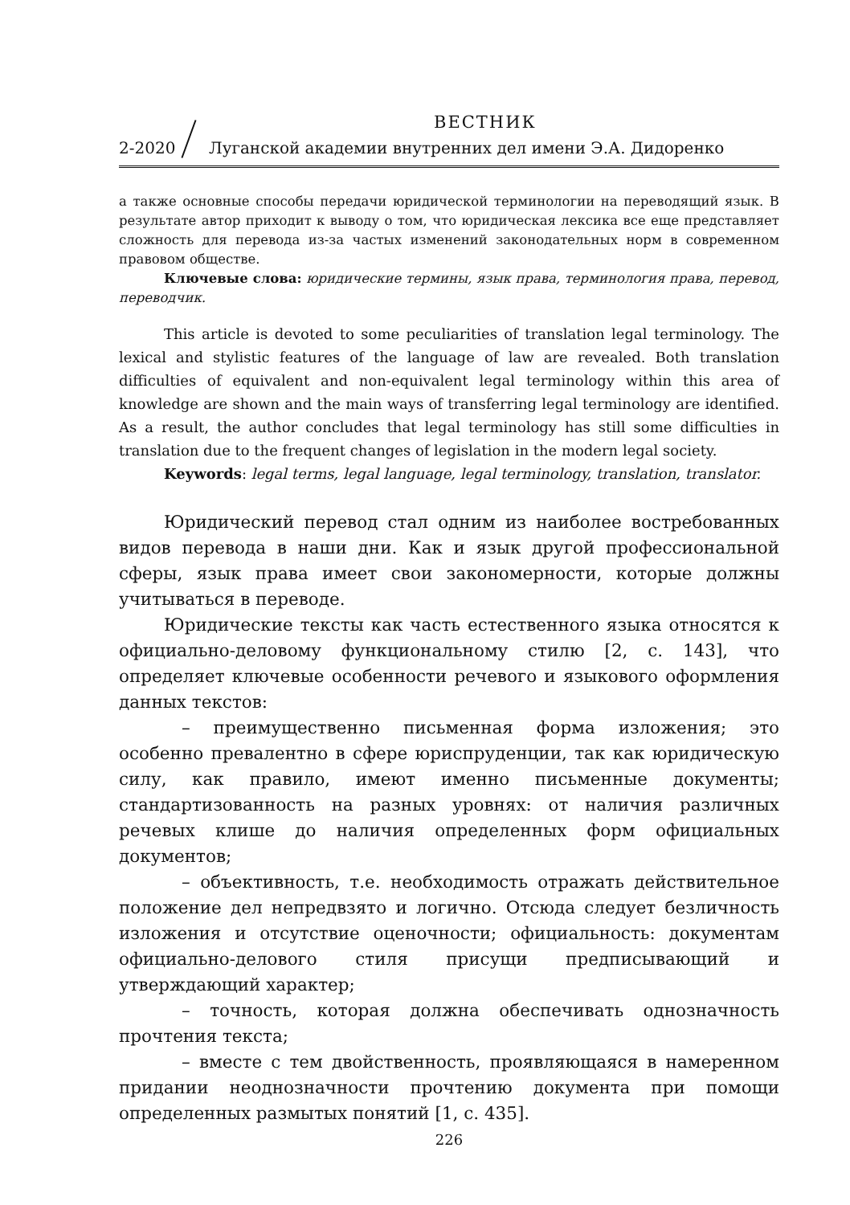ВЕСТНИК
2-2020 Луганской академии внутренних дел имени Э.А. Дидоренко
а также основные способы передачи юридической терминологии на переводящий язык. В результате автор приходит к выводу о том, что юридическая лексика все еще представляет сложность для перевода из-за частых изменений законодательных норм в современном правовом обществе.
Ключевые слова: юридические термины, язык права, терминология права, перевод, переводчик.
This article is devoted to some peculiarities of translation legal terminology. The lexical and stylistic features of the language of law are revealed. Both translation difficulties of equivalent and non-equivalent legal terminology within this area of knowledge are shown and the main ways of transferring legal terminology are identified. As a result, the author concludes that legal terminology has still some difficulties in translation due to the frequent changes of legislation in the modern legal society.
Keywords: legal terms, legal language, legal terminology, translation, translator.
Юридический перевод стал одним из наиболее востребованных видов перевода в наши дни. Как и язык другой профессиональной сферы, язык права имеет свои закономерности, которые должны учитываться в переводе.
Юридические тексты как часть естественного языка относятся к официально-деловому функциональному стилю [2, с. 143], что определяет ключевые особенности речевого и языкового оформления данных текстов:
– преимущественно письменная форма изложения; это особенно превалентно в сфере юриспруденции, так как юридическую силу, как правило, имеют именно письменные документы; стандартизованность на разных уровнях: от наличия различных речевых клише до наличия определенных форм официальных документов;
– объективность, т.е. необходимость отражать действительное положение дел непредвзято и логично. Отсюда следует безличность изложения и отсутствие оценочности; официальность: документам официально-делового стиля присущи предписывающий и утверждающий характер;
– точность, которая должна обеспечивать однозначность прочтения текста;
– вместе с тем двойственность, проявляющаяся в намеренном придании неоднозначности прочтению документа при помощи определенных размытых понятий [1, с. 435].
226